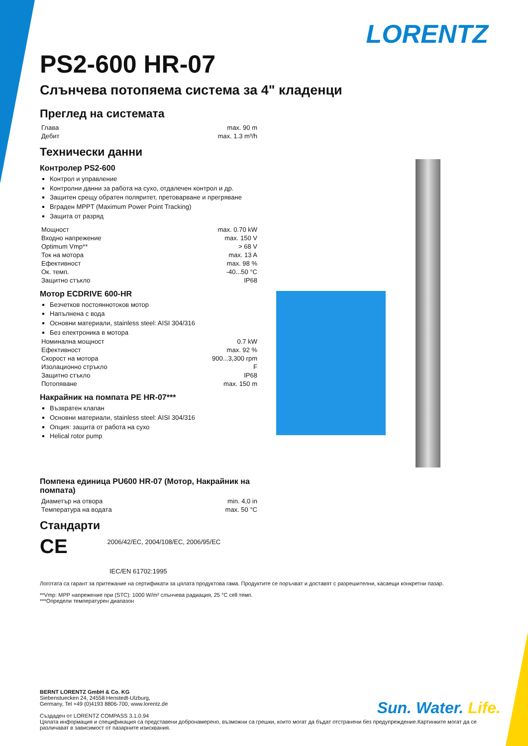LORENTZ
PS2-600 HR-07
Слънчева потопяема система за 4" кладенци
Преглед на системата
| Глава | max. 90 m |
| Дебит | max. 1.3 m³/h |
Технически данни
Контролер PS2-600
Контрол и управление
Контролни данни за работа на сухо, отдалечен контрол и др.
Защитен срещу обратен поляритет, претоварване и прегряване
Вграден MPPT (Maximum Power Point Tracking)
Защита от разряд
| Мощност | max. 0.70 kW |
| Входно напрежение | max. 150 V |
| Optimum Vmp** | > 68 V |
| Ток на мотора | max. 13 A |
| Ефективност | max. 98 % |
| Ок. темп. | -40...50 °C |
| Защитно стъкло | IP68 |
Мотор ECDRIVE 600-HR
Безчетков постояннотоков мотор
Напълнена с вода
Основни материали, stainless steel: AISI 304/316
Без електроника в мотора
| Номинална мощност | 0.7 kW |
| Ефективност | max. 92 % |
| Скорост на мотора | 900...3,300 rpm |
| Изолационно стръкло | F |
| Защитно стъкло | IP68 |
| Потопяване | max. 150 m |
Накрайник на помпата PE HR-07***
Възвратен клапан
Основни материали, stainless steel: AISI 304/316
Опция: защита от работа на сухо
Helical rotor pump
Помпена единица PU600 HR-07 (Мотор, Накрайник на помпата)
| Диаметър на отвора | min. 4,0 in |
| Температура на водата | max. 50 °C |
Стандарти
CE 2006/42/EC, 2004/108/EC, 2006/95/EC
IEC/EN 61702:1995
Логотата са гарант за притежание на сертификати за цялата продуктова гама. Продуктите се поръчват и доставят с разрешителни, касаещи конкретни пазар.
**Vmp: MPP напрежение при (STC): 1000 W/m² слънчева радиация, 25 °C cell темп.
***Определи температурен диапазон
BERNT LORENTZ GmbH & Co. KG
Siebenstuecken 24, 24558 Henstedt-Ulzburg,
Germany, Tel +49 (0)4193 8806-700, www.lorentz.de
Създаден от LORENTZ COMPASS 3.1.0.94
Цялата информация и спецификация са представени добронамерено, възможни са грешки, които могат да бъдат отстранени без предупреждение.Картинките могат да се различават в зависимост от пазарните изисквания.
Sun. Water. Life.